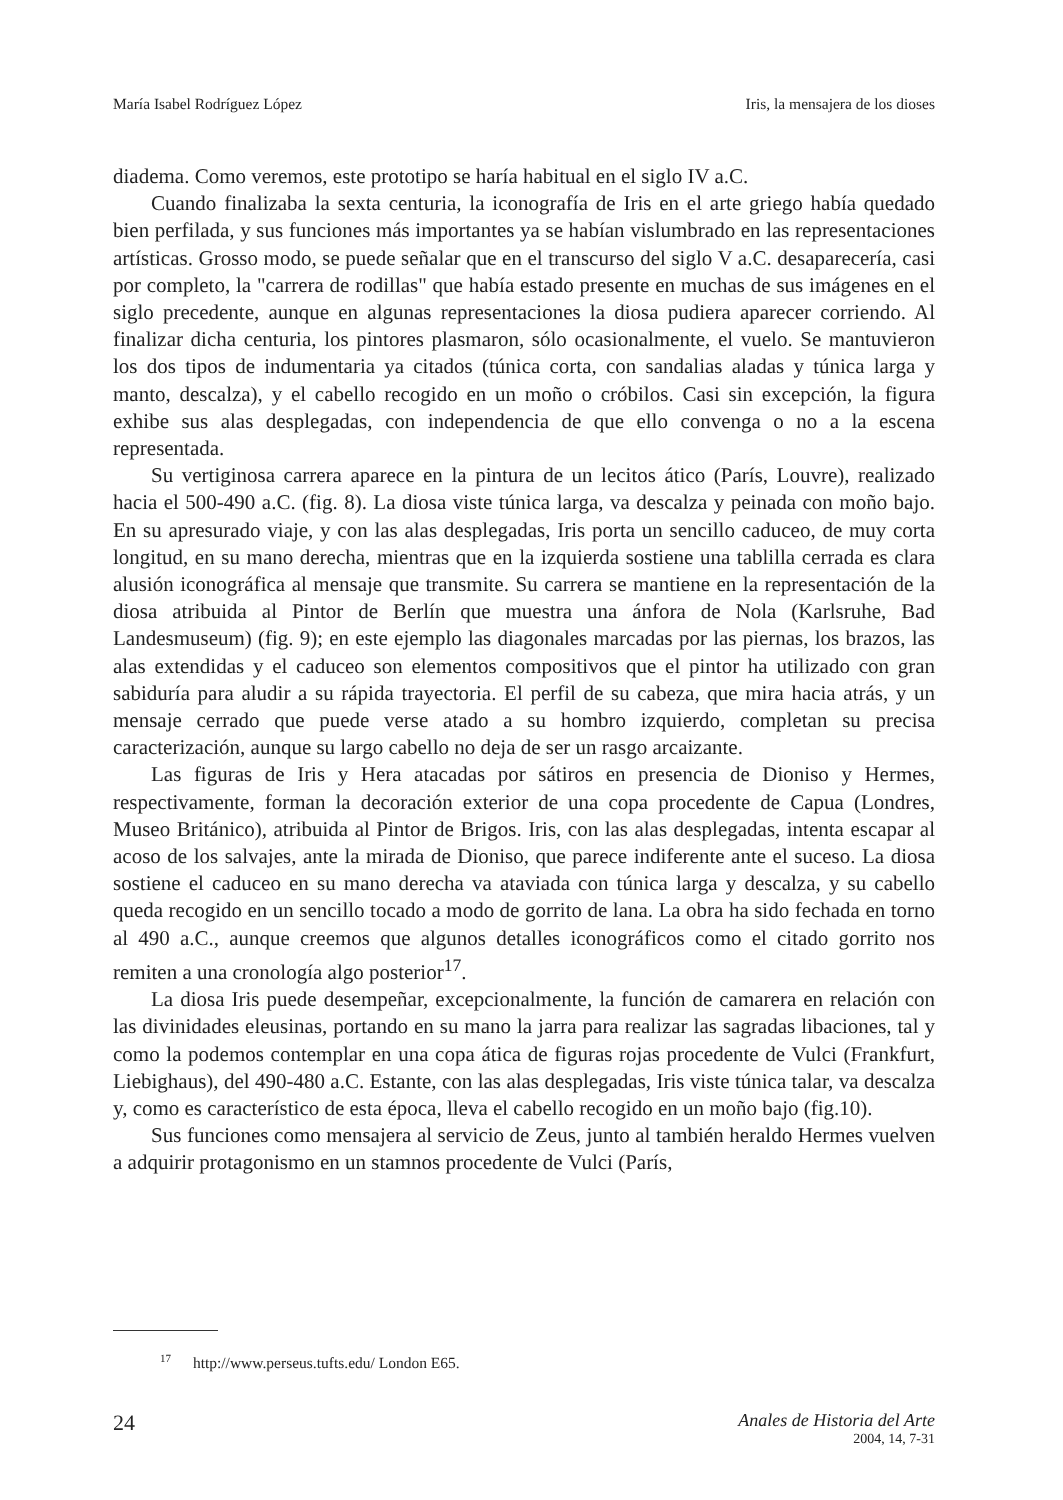María Isabel Rodríguez López Iris, la mensajera de los dioses
diadema. Como veremos, este prototipo se haría habitual en el siglo IV a.C.
Cuando finalizaba la sexta centuria, la iconografía de Iris en el arte griego había quedado bien perfilada, y sus funciones más importantes ya se habían vislumbrado en las representaciones artísticas. Grosso modo, se puede señalar que en el transcurso del siglo V a.C. desaparecería, casi por completo, la "carrera de rodillas" que había estado presente en muchas de sus imágenes en el siglo precedente, aunque en algunas representaciones la diosa pudiera aparecer corriendo. Al finalizar dicha centuria, los pintores plasmaron, sólo ocasionalmente, el vuelo. Se mantuvieron los dos tipos de indumentaria ya citados (túnica corta, con sandalias aladas y túnica larga y manto, descalza), y el cabello recogido en un moño o cróbilos. Casi sin excepción, la figura exhibe sus alas desplegadas, con independencia de que ello convenga o no a la escena representada.
Su vertiginosa carrera aparece en la pintura de un lecitos ático (París, Louvre), realizado hacia el 500-490 a.C. (fig. 8). La diosa viste túnica larga, va descalza y peinada con moño bajo. En su apresurado viaje, y con las alas desplegadas, Iris porta un sencillo caduceo, de muy corta longitud, en su mano derecha, mientras que en la izquierda sostiene una tablilla cerrada es clara alusión iconográfica al mensaje que transmite. Su carrera se mantiene en la representación de la diosa atribuida al Pintor de Berlín que muestra una ánfora de Nola (Karlsruhe, Bad Landesmuseum) (fig. 9); en este ejemplo las diagonales marcadas por las piernas, los brazos, las alas extendidas y el caduceo son elementos compositivos que el pintor ha utilizado con gran sabiduría para aludir a su rápida trayectoria. El perfil de su cabeza, que mira hacia atrás, y un mensaje cerrado que puede verse atado a su hombro izquierdo, completan su precisa caracterización, aunque su largo cabello no deja de ser un rasgo arcaizante.
Las figuras de Iris y Hera atacadas por sátiros en presencia de Dioniso y Hermes, respectivamente, forman la decoración exterior de una copa procedente de Capua (Londres, Museo Británico), atribuida al Pintor de Brigos. Iris, con las alas desplegadas, intenta escapar al acoso de los salvajes, ante la mirada de Dioniso, que parece indiferente ante el suceso. La diosa sostiene el caduceo en su mano derecha va ataviada con túnica larga y descalza, y su cabello queda recogido en un sencillo tocado a modo de gorrito de lana. La obra ha sido fechada en torno al 490 a.C., aunque creemos que algunos detalles iconográficos como el citado gorrito nos remiten a una cronología algo posterior<sup>17</sup>.
La diosa Iris puede desempeñar, excepcionalmente, la función de camarera en relación con las divinidades eleusinas, portando en su mano la jarra para realizar las sagradas libaciones, tal y como la podemos contemplar en una copa ática de figuras rojas procedente de Vulci (Frankfurt, Liebighaus), del 490-480 a.C. Estante, con las alas desplegadas, Iris viste túnica talar, va descalza y, como es característico de esta época, lleva el cabello recogido en un moño bajo (fig.10).
Sus funciones como mensajera al servicio de Zeus, junto al también heraldo Hermes vuelven a adquirir protagonismo en un stamnos procedente de Vulci (París,
<sup>17</sup> http://www.perseus.tufts.edu/ London E65.
24
Anales de Historia del Arte
2004, 14, 7-31